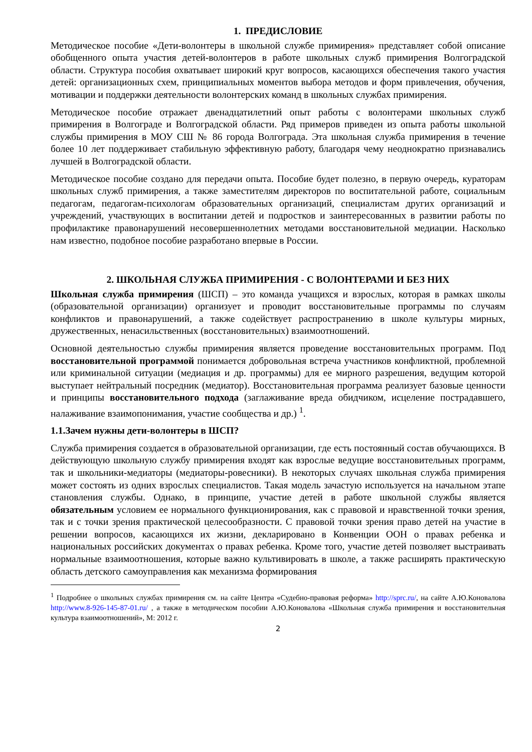1. ПРЕДИСЛОВИЕ
Методическое пособие «Дети-волонтеры в школьной службе примирения» представляет собой описание обобщенного опыта участия детей-волонтеров в работе школьных служб примирения Волгоградской области. Структура пособия охватывает широкий круг вопросов, касающихся обеспечения такого участия детей: организационных схем, принципиальных моментов выбора методов и форм привлечения, обучения, мотивации и поддержки деятельности волонтерских команд в школьных службах примирения.
Методическое пособие отражает двенадцатилетний опыт работы с волонтерами школьных служб примирения в Волгограде и Волгоградской области. Ряд примеров приведен из опыта работы школьной службы примирения в МОУ СШ № 86 города Волгограда. Эта школьная служба примирения в течение более 10 лет поддерживает стабильную эффективную работу, благодаря чему неоднократно признавались лучшей в Волгоградской области.
Методическое пособие создано для передачи опыта. Пособие будет полезно, в первую очередь, кураторам школьных служб примирения, а также заместителям директоров по воспитательной работе, социальным педагогам, педагогам-психологам образовательных организаций, специалистам других организаций и учреждений, участвующих в воспитании детей и подростков и заинтересованных в развитии работы по профилактике правонарушений несовершеннолетних методами восстановительной медиации. Насколько нам известно, подобное пособие разработано впервые в России.
2. ШКОЛЬНАЯ СЛУЖБА ПРИМИРЕНИЯ - С ВОЛОНТЕРАМИ И БЕЗ НИХ
Школьная служба примирения (ШСП) – это команда учащихся и взрослых, которая в рамках школы (образовательной организации) организует и проводит восстановительные программы по случаям конфликтов и правонарушений, а также содействует распространению в школе культуры мирных, дружественных, ненасильственных (восстановительных) взаимоотношений.
Основной деятельностью службы примирения является проведение восстановительных программ. Под восстановительной программой понимается добровольная встреча участников конфликтной, проблемной или криминальной ситуации (медиация и др. программы) для ее мирного разрешения, ведущим которой выступает нейтральный посредник (медиатор). Восстановительная программа реализует базовые ценности и принципы восстановительного подхода (заглаживание вреда обидчиком, исцеление пострадавшего, налаживание взаимопонимания, участие сообщества и др.) <sup>1</sup>.
1.1.Зачем нужны дети-волонтеры в ШСП?
Служба примирения создается в образовательной организации, где есть постоянный состав обучающихся. В действующую школьную службу примирения входят как взрослые ведущие восстановительных программ, так и школьники-медиаторы (медиаторы-ровесники). В некоторых случаях школьная служба примирения может состоять из одних взрослых специалистов. Такая модель зачастую используется на начальном этапе становления службы. Однако, в принципе, участие детей в работе школьной службы является обязательным условием ее нормального функционирования, как с правовой и нравственной точки зрения, так и с точки зрения практической целесообразности. С правовой точки зрения право детей на участие в решении вопросов, касающихся их жизни, декларировано в Конвенции ООН о правах ребенка и национальных российских документах о правах ребенка. Кроме того, участие детей позволяет выстраивать нормальные взаимоотношения, которые важно культивировать в школе, а также расширять практическую область детского самоуправления как механизма формирования
<sup>1</sup> Подробнее о школьных службах примирения см. на сайте Центра «Судебно-правовая реформа» http://sprc.ru/, на сайте А.Ю.Коновалова http://www.8-926-145-87-01.ru/ , а также в методическом пособии А.Ю.Коновалова «Школьная служба примирения и восстановительная культура взаимоотношений», М: 2012 г.
2